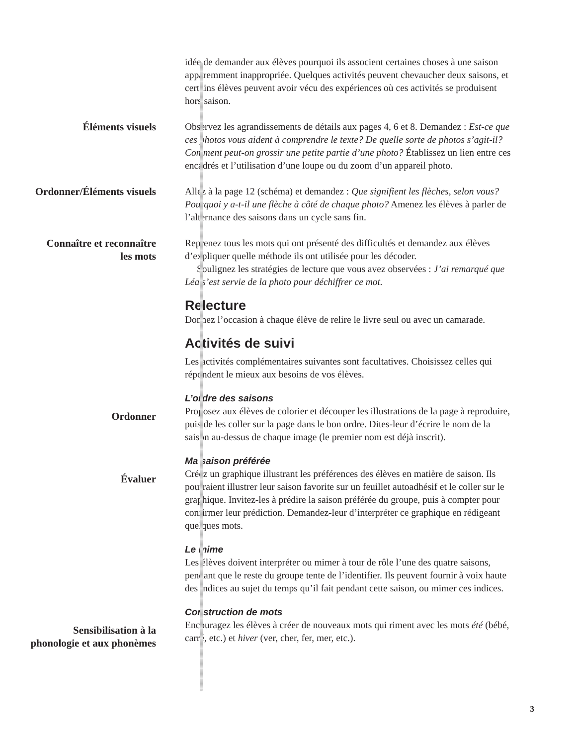idée de demander aux élèves pourquoi ils associent certaines choses à une saison apparemment inappropriée. Quelques activités peuvent chevaucher deux saisons, et certains élèves peuvent avoir vécu des expériences où ces activités se produisent hors saison.
Éléments visuels Observez les agrandissements de détails aux pages 4, 6 et 8. Demandez : Est-ce que ces photos vous aident à comprendre le texte? De quelle sorte de photos s’agit-il? Comment peut-on grossir une petite partie d’une photo? Établissez un lien entre ces encadrés et l’utilisation d’une loupe ou du zoom d’un appareil photo.
Ordonner/Éléments visuels Allez à la page 12 (schéma) et demandez : Que signifient les flèches, selon vous? Pourquoi y a-t-il une flèche à côté de chaque photo? Amenez les élèves à parler de l’alternance des saisons dans un cycle sans fin.
Connaître et reconnaître
les mots
Reprenez tous les mots qui ont présenté des difficultés et demandez aux élèves d’expliquer quelle méthode ils ont utilisée pour les décoder.
Soulignez les stratégies de lecture que vous avez observées : J’ai remarqué que Léa s’est servie de la photo pour déchiffrer ce mot.
Relecture
Donnez l’occasion à chaque élève de relire le livre seul ou avec un camarade.
Activités de suivi
Les activités complémentaires suivantes sont facultatives. Choisissez celles qui répondent le mieux aux besoins de vos élèves.
L’ordre des saisons
Ordonner
Proposez aux élèves de colorier et découper les illustrations de la page à reproduire, puis de les coller sur la page dans le bon ordre. Dites-leur d’écrire le nom de la saison au-dessus de chaque image (le premier nom est déjà inscrit).
Ma saison préférée
Évaluer
Créez un graphique illustrant les préférences des élèves en matière de saison. Ils pourraient illustrer leur saison favorite sur un feuillet autoadhésif et le coller sur le graphique. Invitez-les à prédire la saison préférée du groupe, puis à compter pour confirmer leur prédiction. Demandez-leur d’interpréter ce graphique en rédigeant quelques mots.
Le mime
Les élèves doivent interpréter ou mimer à tour de rôle l’une des quatre saisons, pendant que le reste du groupe tente de l’identifier. Ils peuvent fournir à voix haute des indices au sujet du temps qu’il fait pendant cette saison, ou mimer ces indices.
Construction de mots
Sensibilisation à la
phonologie et aux phonèmes
Encouragez les élèves à créer de nouveaux mots qui riment avec les mots été (bébé, carré, etc.) et hiver (ver, cher, fer, mer, etc.).
3